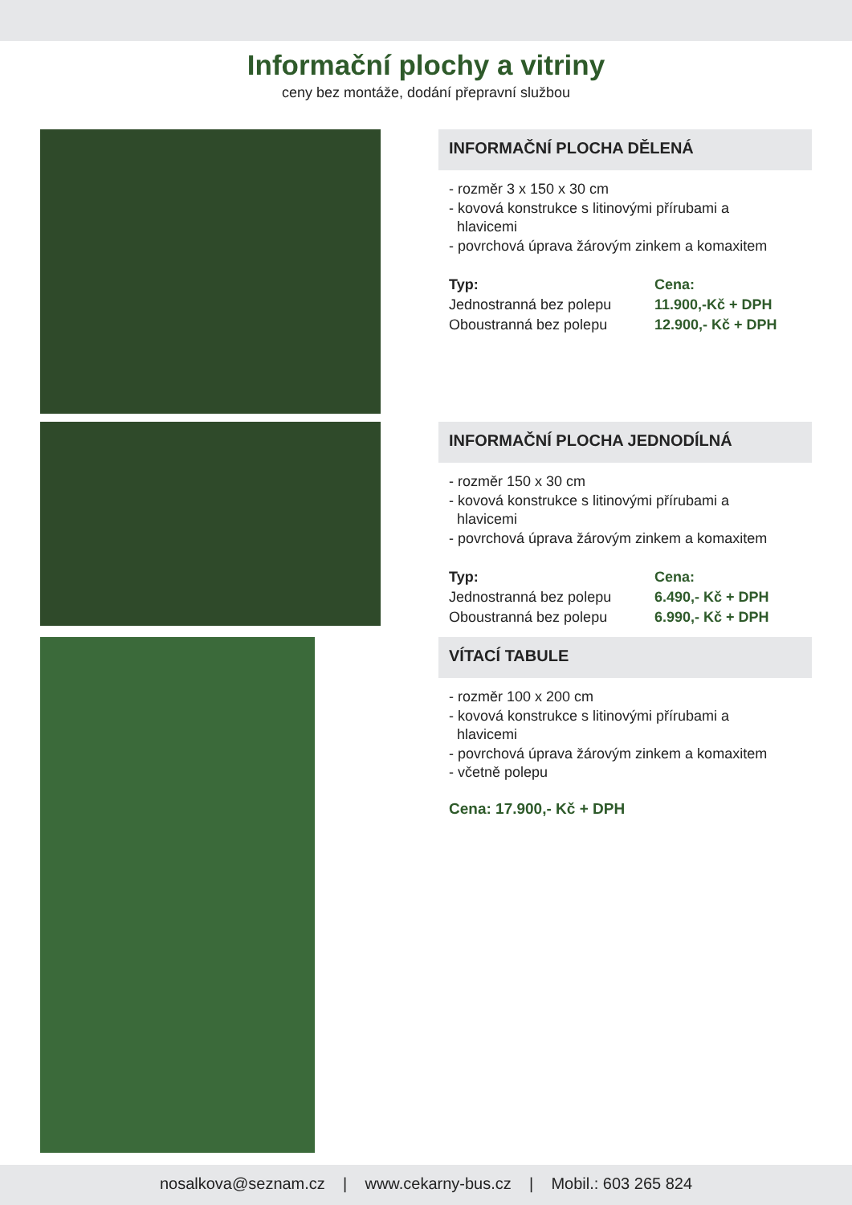Informační plochy a vitriny
ceny bez montáže, dodání přepravní službou
INFORMAČNÍ PLOCHA DĚLENÁ
- rozměr 3 x 150 x 30 cm
- kovová konstrukce s litinovými přírubami a
hlavicemi
- povrchová úprava žárovým zinkem a komaxitem
Typ: Cena: Jednostranná bez polepu 11.900,-Kč + DPH Oboustranná bez polepu 12.900,- Kč + DPH
INFORMAČNÍ PLOCHA JEDNODÍLNÁ
- rozměr 150 x 30 cm
- kovová konstrukce s litinovými přírubami a
hlavicemi
- povrchová úprava žárovým zinkem a komaxitem
Typ: Cena: Jednostranná bez polepu 6.490,- Kč + DPH Oboustranná bez polepu 6.990,- Kč + DPH
VÍTACÍ TABULE
- rozměr 100 x 200 cm
- kovová konstrukce s litinovými přírubami a
hlavicemi
- povrchová úprava žárovým zinkem a komaxitem
- včetně polepu
Cena: 17.900,- Kč + DPH
nosalkova@seznam.cz | www.cekarny-bus.cz | Mobil.: 603 265 824